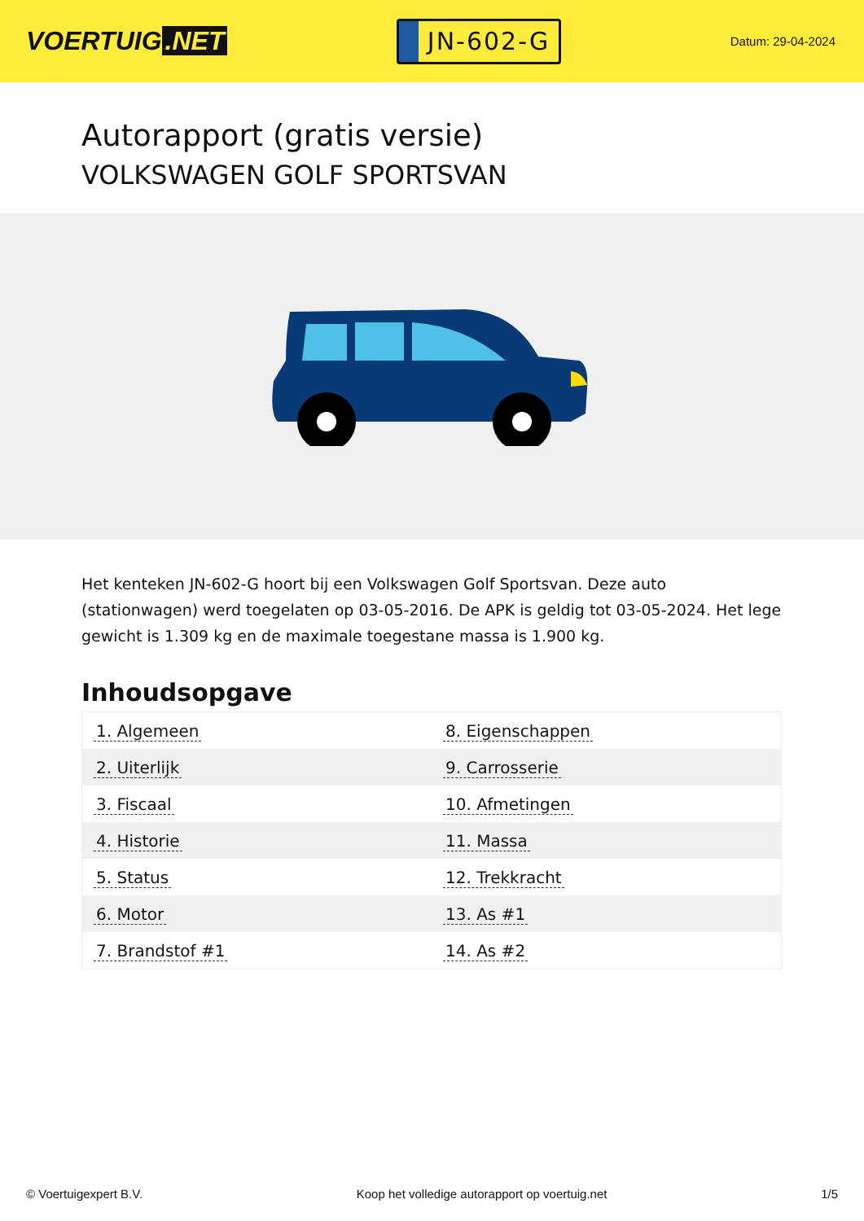VOERTUIG.NET
JN-602-G
Datum: 29-04-2024
Autorapport (gratis versie)
VOLKSWAGEN GOLF SPORTSVAN
Het kenteken JN-602-G hoort bij een Volkswagen Golf Sportsvan. Deze auto (stationwagen) werd toegelaten op 03-05-2016. De APK is geldig tot 03-05-2024. Het lege gewicht is 1.309 kg en de maximale toegestane massa is 1.900 kg.
Inhoudsopgave
| 1. Algemeen | 8. Eigenschappen |
| 2. Uiterlijk | 9. Carrosserie |
| 3. Fiscaal | 10. Afmetingen |
| 4. Historie | 11. Massa |
| 5. Status | 12. Trekkracht |
| 6. Motor | 13. As #1 |
| 7. Brandstof #1 | 14. As #2 |
© Voertuigexpert B.V. Koop het volledige autorapport op voertuig.net 1/5